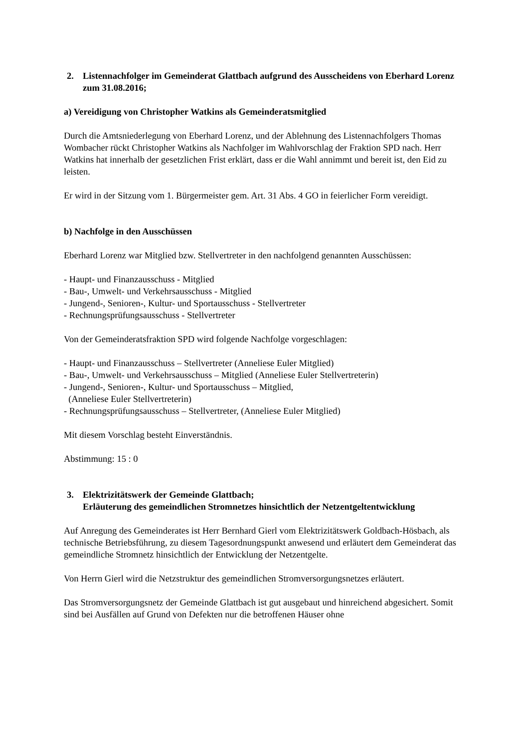2. Listennachfolger im Gemeinderat Glattbach aufgrund des Ausscheidens von Eberhard Lorenz zum 31.08.2016;
a) Vereidigung von Christopher Watkins als Gemeinderatsmitglied
Durch die Amtsniederlegung von Eberhard Lorenz, und der Ablehnung des Listennachfolgers Thomas Wombacher rückt Christopher Watkins als Nachfolger im Wahlvorschlag der Fraktion SPD nach. Herr Watkins hat innerhalb der gesetzlichen Frist erklärt, dass er die Wahl annimmt und bereit ist, den Eid zu leisten.
Er wird in der Sitzung vom 1. Bürgermeister gem. Art. 31 Abs. 4 GO in feierlicher Form vereidigt.
b) Nachfolge in den Ausschüssen
Eberhard Lorenz war Mitglied bzw. Stellvertreter in den nachfolgend genannten Ausschüssen:
- Haupt- und Finanzausschuss - Mitglied
- Bau-, Umwelt- und Verkehrsausschuss - Mitglied
- Jungend-, Senioren-, Kultur- und Sportausschuss - Stellvertreter
- Rechnungsprüfungsausschuss - Stellvertreter
Von der Gemeinderatsfraktion SPD wird folgende Nachfolge vorgeschlagen:
- Haupt- und Finanzausschuss – Stellvertreter (Anneliese Euler Mitglied)
- Bau-, Umwelt- und Verkehrsausschuss – Mitglied (Anneliese Euler Stellvertreterin)
- Jungend-, Senioren-, Kultur- und Sportausschuss – Mitglied,
(Anneliese Euler Stellvertreterin)
- Rechnungsprüfungsausschuss – Stellvertreter, (Anneliese Euler Mitglied)
Mit diesem Vorschlag besteht Einverständnis.
Abstimmung: 15 : 0
3. Elektrizitätswerk der Gemeinde Glattbach;
Erläuterung des gemeindlichen Stromnetzes hinsichtlich der Netzentgeltentwicklung
Auf Anregung des Gemeinderates ist Herr Bernhard Gierl vom Elektrizitätswerk Goldbach-Hösbach, als technische Betriebsführung, zu diesem Tagesordnungspunkt anwesend und erläutert dem Gemeinderat das gemeindliche Stromnetz hinsichtlich der Entwicklung der Netzentgelte.
Von Herrn Gierl wird die Netzstruktur des gemeindlichen Stromversorgungsnetzes erläutert.
Das Stromversorgungsnetz der Gemeinde Glattbach ist gut ausgebaut und hinreichend abgesichert. Somit sind bei Ausfällen auf Grund von Defekten nur die betroffenen Häuser ohne